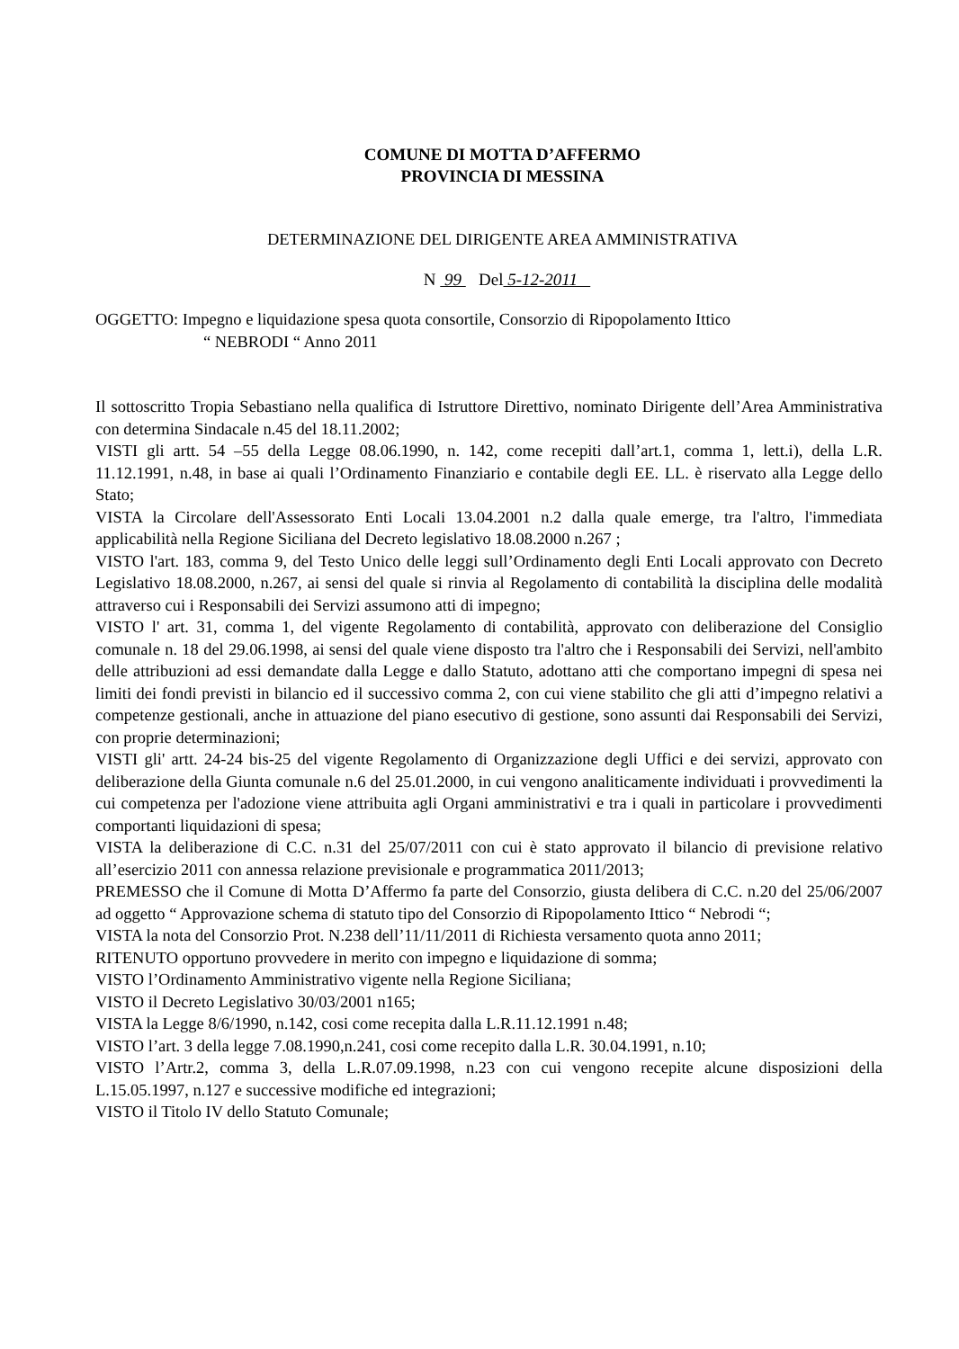COMUNE DI MOTTA D’AFFERMO
PROVINCIA DI MESSINA
DETERMINAZIONE DEL DIRIGENTE AREA AMMINISTRATIVA
N 99 Del 5-12-2011
OGGETTO: Impegno e liquidazione spesa quota consortile, Consorzio di Ripopolamento Ittico
“ NEBRODI “ Anno 2011
Il sottoscritto Tropia Sebastiano nella qualifica di Istruttore Direttivo, nominato Dirigente dell’Area Amministrativa con determina Sindacale n.45 del 18.11.2002;
VISTI gli artt. 54 –55 della Legge 08.06.1990, n. 142, come recepiti dall’art.1, comma 1, lett.i), della L.R. 11.12.1991, n.48, in base ai quali l’Ordinamento Finanziario e contabile degli EE. LL. è riservato alla Legge dello Stato;
VISTA la Circolare dell'Assessorato Enti Locali 13.04.2001 n.2 dalla quale emerge, tra l'altro, l'immediata applicabilità nella Regione Siciliana del Decreto legislativo 18.08.2000 n.267 ;
VISTO l'art. 183, comma 9, del Testo Unico delle leggi sull’Ordinamento degli Enti Locali approvato con Decreto Legislativo 18.08.2000, n.267, ai sensi del quale si rinvia al Regolamento di contabilità la disciplina delle modalità attraverso cui i Responsabili dei Servizi assumono atti di impegno;
VISTO l' art. 31, comma 1, del vigente Regolamento di contabilità, approvato con deliberazione del Consiglio comunale n. 18 del 29.06.1998, ai sensi del quale viene disposto tra l'altro che i Responsabili dei Servizi, nell'ambito delle attribuzioni ad essi demandate dalla Legge e dallo Statuto, adottano atti che comportano impegni di spesa nei limiti dei fondi previsti in bilancio ed il successivo comma 2, con cui viene stabilito che gli atti d’impegno relativi a competenze gestionali, anche in attuazione del piano esecutivo di gestione, sono assunti dai Responsabili dei Servizi, con proprie determinazioni;
VISTI gli' artt. 24-24 bis-25 del vigente Regolamento di Organizzazione degli Uffici e dei servizi, approvato con deliberazione della Giunta comunale n.6 del 25.01.2000, in cui vengono analiticamente individuati i provvedimenti la cui competenza per l'adozione viene attribuita agli Organi amministrativi e tra i quali in particolare i provvedimenti comportanti liquidazioni di spesa;
VISTA la deliberazione di C.C. n.31 del 25/07/2011 con cui è stato approvato il bilancio di previsione relativo all’esercizio 2011 con annessa relazione previsionale e programmatica 2011/2013;
PREMESSO che il Comune di Motta D’Affermo fa parte del Consorzio, giusta delibera di C.C. n.20 del 25/06/2007 ad oggetto “ Approvazione schema di statuto tipo del Consorzio di Ripopolamento Ittico “ Nebrodi “;
VISTA la nota del Consorzio Prot. N.238 dell’11/11/2011 di Richiesta versamento quota anno 2011;
RITENUTO opportuno provvedere in merito con impegno e liquidazione di somma;
VISTO l’Ordinamento Amministrativo vigente nella Regione Siciliana;
VISTO il Decreto Legislativo 30/03/2001 n165;
VISTA la Legge 8/6/1990, n.142, cosi come recepita dalla L.R.11.12.1991 n.48;
VISTO l’art. 3 della legge 7.08.1990,n.241, cosi come recepito dalla L.R. 30.04.1991, n.10;
VISTO l’Artr.2, comma 3, della L.R.07.09.1998, n.23 con cui vengono recepite alcune disposizioni della L.15.05.1997, n.127 e successive modifiche ed integrazioni;
VISTO il Titolo IV dello Statuto Comunale;